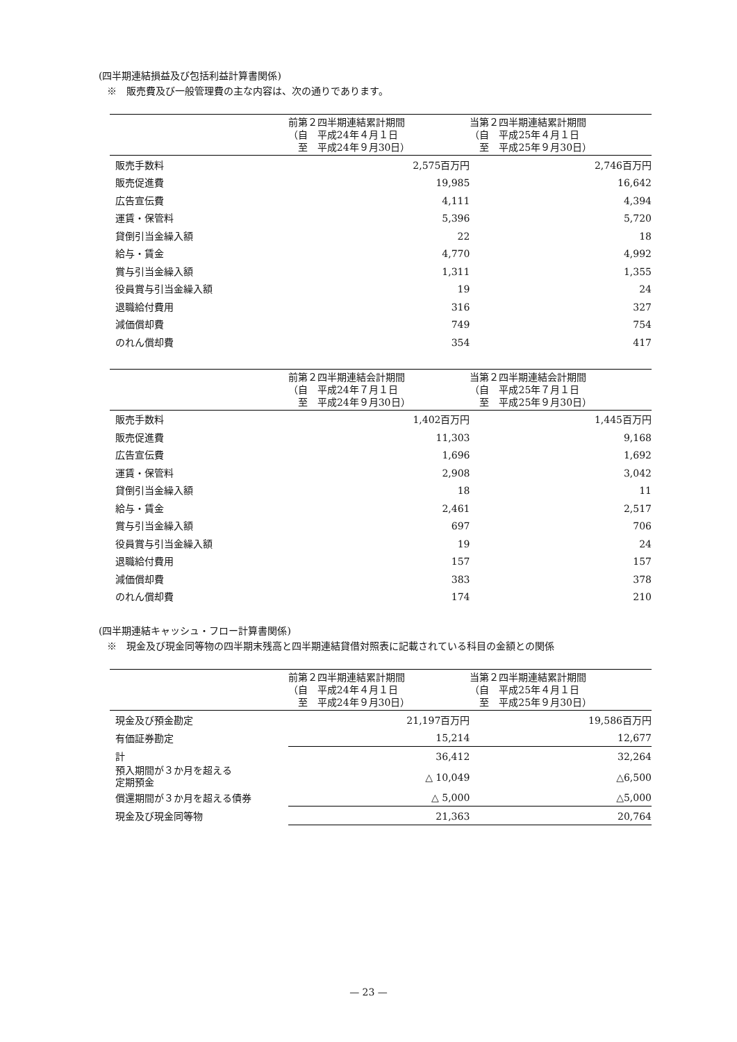(四半期連結損益及び包括利益計算書関係)
※　販売費及び一般管理費の主な内容は、次の通りであります。
| | 前第２四半期連結累計期間 （自 平成24年４月１日 至 平成24年９月30日） | 当第２四半期連結累計期間 （自 平成25年４月１日 至 平成25年９月30日） |
| --- | --- | --- |
| 販売手数料 | 2,575百万円 | 2,746百万円 |
| 販売促進費 | 19,985 | 16,642 |
| 広告宣伝費 | 4,111 | 4,394 |
| 運賃・保管料 | 5,396 | 5,720 |
| 貸倒引当金繰入額 | 22 | 18 |
| 給与・賃金 | 4,770 | 4,992 |
| 賞与引当金繰入額 | 1,311 | 1,355 |
| 役員賞与引当金繰入額 | 19 | 24 |
| 退職給付費用 | 316 | 327 |
| 減価償却費 | 749 | 754 |
| のれん償却費 | 354 | 417 |
| | 前第２四半期連結会計期間 （自 平成24年７月１日 至 平成24年９月30日） | 当第２四半期連結会計期間 （自 平成25年７月１日 至 平成25年９月30日） |
| --- | --- | --- |
| 販売手数料 | 1,402百万円 | 1,445百万円 |
| 販売促進費 | 11,303 | 9,168 |
| 広告宣伝費 | 1,696 | 1,692 |
| 運賃・保管料 | 2,908 | 3,042 |
| 貸倒引当金繰入額 | 18 | 11 |
| 給与・賃金 | 2,461 | 2,517 |
| 賞与引当金繰入額 | 697 | 706 |
| 役員賞与引当金繰入額 | 19 | 24 |
| 退職給付費用 | 157 | 157 |
| 減価償却費 | 383 | 378 |
| のれん償却費 | 174 | 210 |
(四半期連結キャッシュ・フロー計算書関係)
※　現金及び現金同等物の四半期末残高と四半期連結貸借対照表に記載されている科目の金額との関係
| | 前第２四半期連結累計期間 （自 平成24年４月１日 至 平成24年９月30日） | 当第２四半期連結累計期間 （自 平成25年４月１日 至 平成25年９月30日） |
| --- | --- | --- |
| 現金及び預金勘定 | 21,197百万円 | 19,586百万円 |
| 有価証券勘定 | 15,214 | 12,677 |
| 計 | 36,412 | 32,264 |
| 預入期間が３か月を超える 定期預金 | △ 10,049 | △6,500 |
| 償還期間が３か月を超える債券 | △ 5,000 | △5,000 |
| 現金及び現金同等物 | 21,363 | 20,764 |
— 23 —